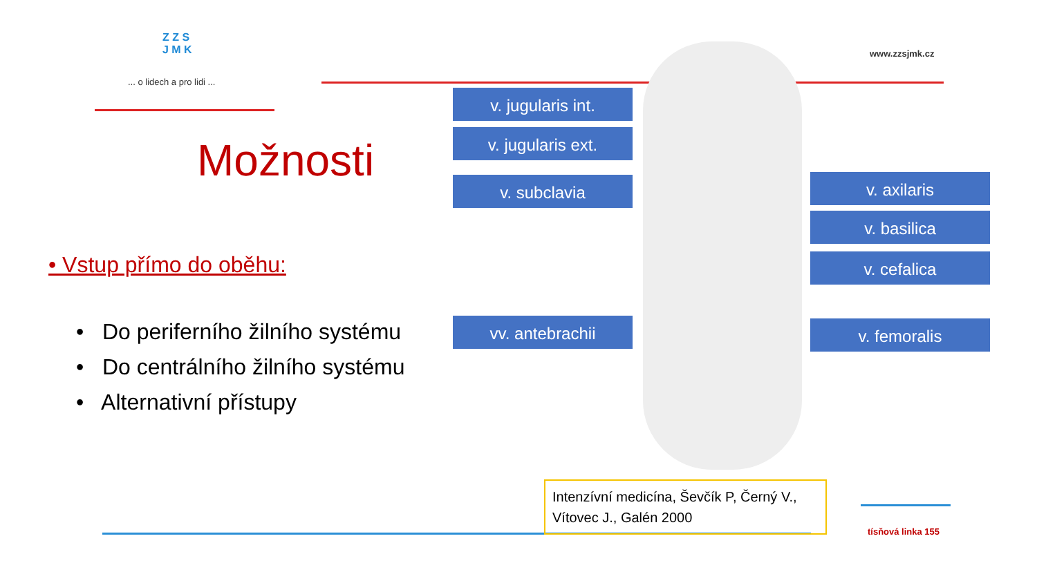Z Z S
J M K
... o lidech a pro lidi ...
www.zzsjmk.cz
Možnosti
• Vstup přímo do oběhu:
• Do periferního žilního systému
• Do centrálního žilního systému
• Alternativní přístupy
v. jugularis int.
v. jugularis ext.
v. subclavia
vv. antebrachii
v. axilaris
v. basilica
v. cefalica
v. femoralis
Intenzívní medicína, Ševčík P, Černý V., Vítovec J., Galén 2000
tísňová linka 155